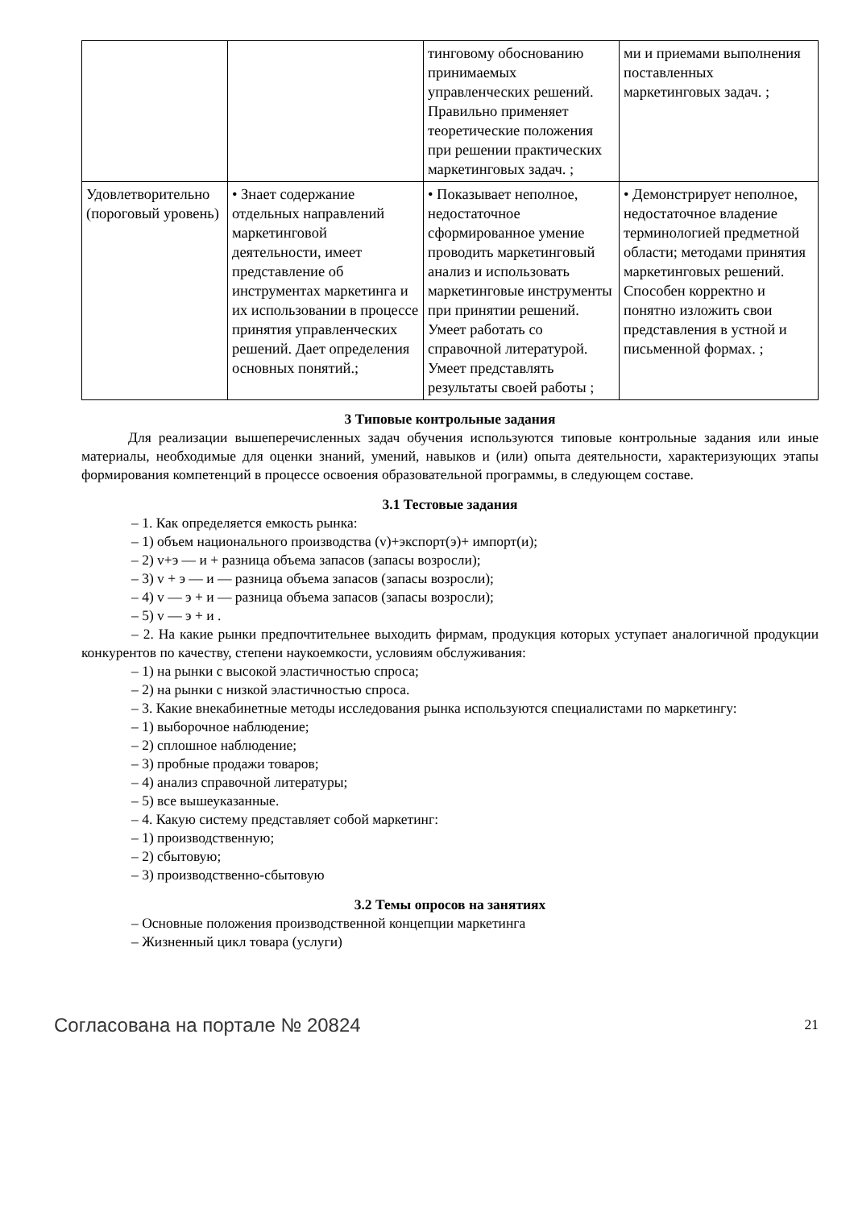| | | тинговому обоснованию принимаемых управленческих решений. Правильно применяет теоретические положения при решении практических маркетинговых задач. ; | ми и приемами выполнения поставленных маркетинговых задач. ; |
| Удовлетворительно (пороговый уровень) | • Знает содержание отдельных направлений маркетинговой деятельности, имеет представление об инструментах маркетинга и их использовании в процессе принятия управленческих решений. Дает определения основных понятий.; | • Показывает неполное, недостаточное сформированное умение проводить маркетинговый анализ и использовать маркетинговые инструменты при принятии решений. Умеет работать со справочной литературой. Умеет представлять результаты своей работы ; | • Демонстрирует неполное, недостаточное владение терминологией предметной области; методами принятия маркетинговых решений. Способен корректно и понятно изложить свои представления в устной и письменной формах. ; |
3 Типовые контрольные задания
Для реализации вышеперечисленных задач обучения используются типовые контрольные задания или иные материалы, необходимые для оценки знаний, умений, навыков и (или) опыта деятельности, характеризующих этапы формирования компетенций в процессе освоения образовательной программы, в следующем составе.
3.1 Тестовые задания
– 1. Как определяется емкость рынка:
– 1) объем национального производства (v)+экспорт(э)+ импорт(и);
– 2) v+э — и + разница объема запасов (запасы возросли);
– 3) v + э — и — разница объема запасов (запасы возросли);
– 4) v — э + и — разница объема запасов (запасы возросли);
– 5) v — э + и .
– 2. На какие рынки предпочтительнее выходить фирмам, продукция которых уступает аналогичной продукции конкурентов по качеству, степени наукоемкости, условиям обслуживания:
– 1) на рынки с высокой эластичностью спроса;
– 2) на рынки с низкой эластичностью спроса.
– 3. Какие внекабинетные методы исследования рынка используются специалистами по маркетингу:
– 1) выборочное наблюдение;
– 2) сплошное наблюдение;
– 3) пробные продажи товаров;
– 4) анализ справочной литературы;
– 5) все вышеуказанные.
– 4. Какую систему представляет собой маркетинг:
– 1) производственную;
– 2) сбытовую;
– 3) производственно-сбытовую
3.2 Темы опросов на занятиях
– Основные положения производственной концепции маркетинга
– Жизненный цикл товара (услуги)
Согласована на портале № 20824 21